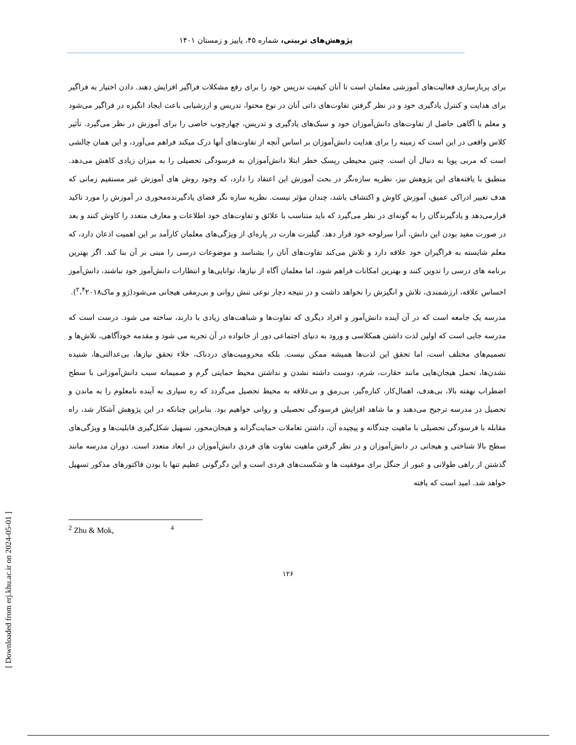پژوهش‌های تربیتی، شماره ۴۵، پاییز و زمستان ۱۴۰۱
برای پربارسازی فعالیت‌های آموزشی معلمان است تا آنان کیفیت تدریس خود را برای رفع مشکلات فراگیر افزایش دهند. دادن اختیار به فراگیر برای هدایت و کنترل یادگیری خود و در نظر گرفتن تفاوت‌های ذاتی آنان در نوع محتوا، تدریس و ارزشیابی باعث ایجاد انگیزه در فراگیر می‌شود و معلم با آگاهی حاصل از تفاوت‌های دانش‌آموزان خود و سبک‌های یادگیری و تدریس، چهارچوب خاصی را برای آموزش در نظر می‌گیرد. تأثیر کلاس واقعی در این است که زمینه را برای هدایت دانش‌آموزان بر اساس آنچه از تفاوت‌های آنها درک میکند فراهم می‌آورد، و این همان چالشی است که مربی پویا به دنبال آن است. چنین محیطی ریسک خطر ابتلا دانش‌آموزان به فرسودگی تحصیلی را به میزان زیادی کاهش می‌دهد. منطبق با یافته‌های این پژوهش نیز، نظریه سازه‌نگر در بحث آموزش این اعتقاد را دارد، که وجود روش های آموزش غیر مستقیم زمانی که هدف تغییر ادراکی عمیق، آموزش کاوش و اکتشاف باشد، چندان مؤثر نیست. نظریه سازه نگر فضای یادگیرنده‌محوری در آموزش را مورد تاکید قرارمی‌دهد و یادگیرندگان را به گونه‌ای در نظر می‌گیرد که باید متناسب با علائق و تفاوت‌های خود اطلاعات و معارف متعدد را کاوش کنند و بعد در صورت مفید بودن این دانش، آنرا سرلوحه خود قرار دهد. گیلبرت هارت در پاره‌ای از ویژگی‌های معلمان کارآمد بر این اهمیت اذعان دارد، که معلم شایسته به فراگیران خود علاقه دارد و تلاش می‌کند تفاوت‌های آنان را بشناسد و موضوعات درسی را مبنی بر آن بنا کند. اگر بهترین برنامه های درسی را تدوین کنند و بهترین امکانات فراهم شود، اما معلمان آگاه از نیازها، توانایی‌ها و انتظارات دانش‌آموز خود نباشند، دانش‌آموز احساس علاقه، ارزشمندی، تلاش و انگیزش را نخواهد داشت و در نتیجه دچار نوعی تنش روانی و بی‌رمقی هیجانی می‌شود(ژو و ماک<sup>۲</sup>،<sup>۴</sup>۲۰۱۸).
مدرسه یک جامعه است که در آن آینده دانش‌آموز و افراد دیگری که تفاوت‌ها و شباهت‌های زیادی با دارند، ساخته می شود. درست است که مدرسه جایی است که اولین لذت داشتن همکلاسی و ورود به دنیای اجتماعی دور از خانواده در آن تجربه می شود و مقدمه خودآگاهی، تلاش‌ها و تصمیم‌های مختلف است، اما تحقق این لذت‌ها همیشه ممکن نیست. بلکه محرومیت‌های دردناک، خلاء تحقق نیازها، بی‌عدالتی‌ها، شنیده نشدن‌ها، تحمل هیجان‌هایی مانند حقارت، شرم، دوست داشته نشدن و نداشتن محیط حمایتی گرم و صمیمانه سبب دانش‌آموزانی با سطح اضطراب نهفته بالا، بی‌هدف، اهمال‌کار، کناره‌گیر، بی‌رمق و بی‌علاقه به محیط تحصیل می‌گردد که ره سپاری به آینده نامعلوم را به ماندن و تحصیل در مدرسه ترجیح می‌دهند و ما شاهد افزایش فرسودگی تحصیلی و روانی خواهیم بود. بنابراین چنانکه در این پژوهش آشکار شد، راه مقابله با فرسودگی تحصیلی با ماهیت چندگانه و پیچیده آن، داشتن تعاملات حمایت‌گرانه و هیجان‌محور، تسهیل شکل‌گیری قابلیت‌ها و ویژگی‌های سطح بالا شناختی و هیجانی در دانش‌آموزان و در نظر گرفتن ماهیت تفاوت های فردی دانش‌آموزان در ابعاد متعدد است. دوران مدرسه مانند گذشتن از راهی طولانی و عبور از جنگل برای موفقیت ها و شکست‌های فردی است و این دگرگونی عظیم تنها با بودن فاکتورهای مذکور تسهیل خواهد شد. امید است که یافته
<sup>2</sup> Zhu & Mok, <sup>4</sup>
۱۲۶
[ Downloaded from erj.khu.ac.ir on 2024-05-01 ]